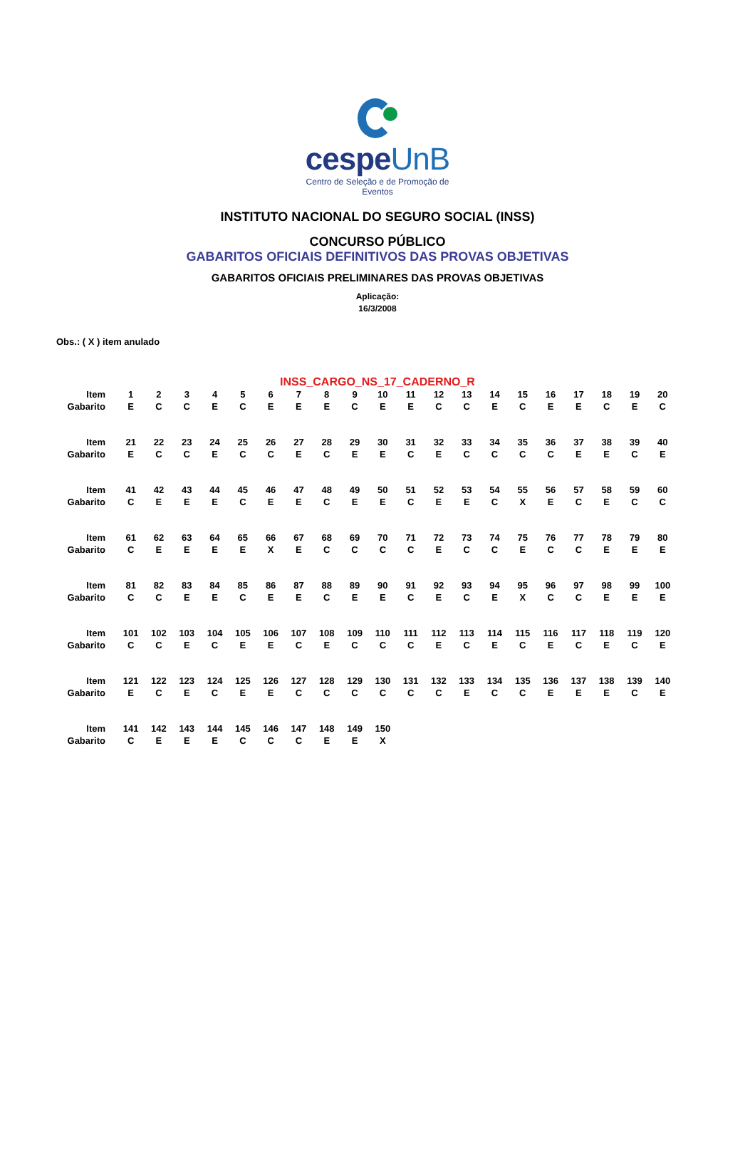cespeUnB
Centro de Seleção e de Promoção de Eventos
INSTITUTO NACIONAL DO SEGURO SOCIAL (INSS)
CONCURSO PÚBLICO
GABARITOS OFICIAIS DEFINITIVOS DAS PROVAS OBJETIVAS
GABARITOS OFICIAIS PRELIMINARES DAS PROVAS OBJETIVAS
Aplicação:
16/3/2008
Obs.: ( X ) item anulado
INSS_CARGO_NS_17_CADERNO_R
| Item | 1 | 2 | 3 | 4 | 5 | 6 | 7 | 8 | 9 | 10 | 11 | 12 | 13 | 14 | 15 | 16 | 17 | 18 | 19 | 20 |
| Gabarito | E | C | C | E | C | E | E | E | C | E | E | C | C | E | C | E | E | C | E | C |
| Item | 21 | 22 | 23 | 24 | 25 | 26 | 27 | 28 | 29 | 30 | 31 | 32 | 33 | 34 | 35 | 36 | 37 | 38 | 39 | 40 |
| Gabarito | E | C | C | E | C | C | E | C | E | E | C | E | C | C | C | C | E | E | C | E |
| Item | 41 | 42 | 43 | 44 | 45 | 46 | 47 | 48 | 49 | 50 | 51 | 52 | 53 | 54 | 55 | 56 | 57 | 58 | 59 | 60 |
| Gabarito | C | E | E | E | C | E | E | C | E | E | C | E | E | C | X | E | C | E | C | C |
| Item | 61 | 62 | 63 | 64 | 65 | 66 | 67 | 68 | 69 | 70 | 71 | 72 | 73 | 74 | 75 | 76 | 77 | 78 | 79 | 80 |
| Gabarito | C | E | E | E | E | X | E | C | C | C | C | E | C | C | E | C | C | E | E | E |
| Item | 81 | 82 | 83 | 84 | 85 | 86 | 87 | 88 | 89 | 90 | 91 | 92 | 93 | 94 | 95 | 96 | 97 | 98 | 99 | 100 |
| Gabarito | C | C | E | E | C | E | E | C | E | E | C | E | C | E | X | C | C | E | E | E |
| Item | 101 | 102 | 103 | 104 | 105 | 106 | 107 | 108 | 109 | 110 | 111 | 112 | 113 | 114 | 115 | 116 | 117 | 118 | 119 | 120 |
| Gabarito | C | C | E | C | E | E | C | E | C | C | C | E | C | E | C | E | C | E | C | E |
| Item | 121 | 122 | 123 | 124 | 125 | 126 | 127 | 128 | 129 | 130 | 131 | 132 | 133 | 134 | 135 | 136 | 137 | 138 | 139 | 140 |
| Gabarito | E | C | E | C | E | E | C | C | C | C | C | C | E | C | C | E | E | E | C | E |
| Item | 141 | 142 | 143 | 144 | 145 | 146 | 147 | 148 | 149 | 150 | | | | | | | | | | |
| Gabarito | C | E | E | E | C | C | C | E | E | X | | | | | | | | | | |